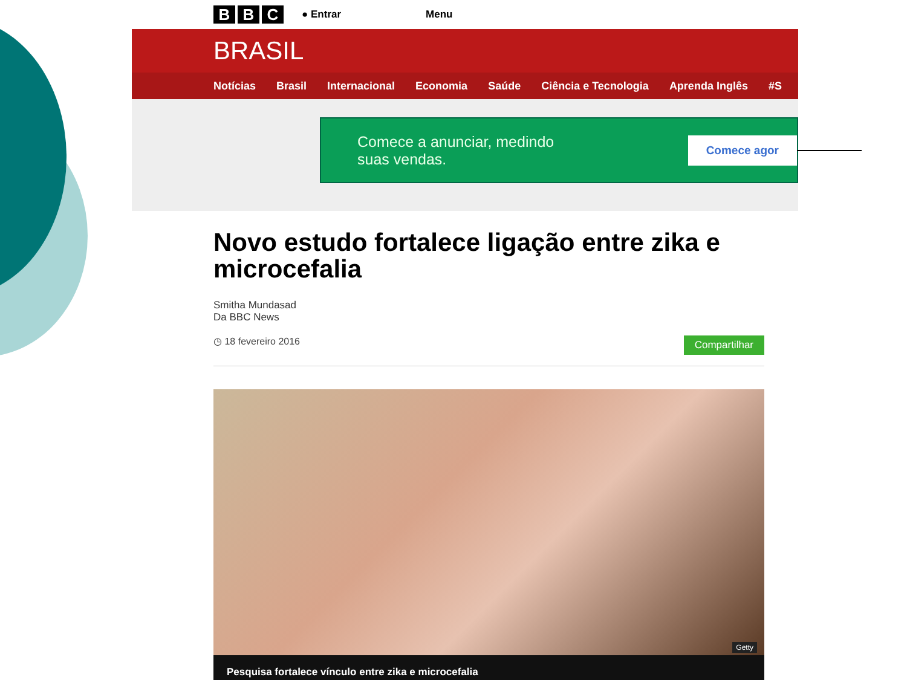B B C
● Entrar Menu
BRASIL
Notícias Brasil Internacional Economia Saúde Ciência e Tecnologia Aprenda Inglês #S
Comece a anunciar, medindo
suas vendas.
Comece agor
Novo estudo fortalece ligação entre zika e microcefalia
Smitha Mundasad
Da BBC News
◷ 18 fevereiro 2016 Compartilhar
Getty
Pesquisa fortalece vínculo entre zika e microcefalia